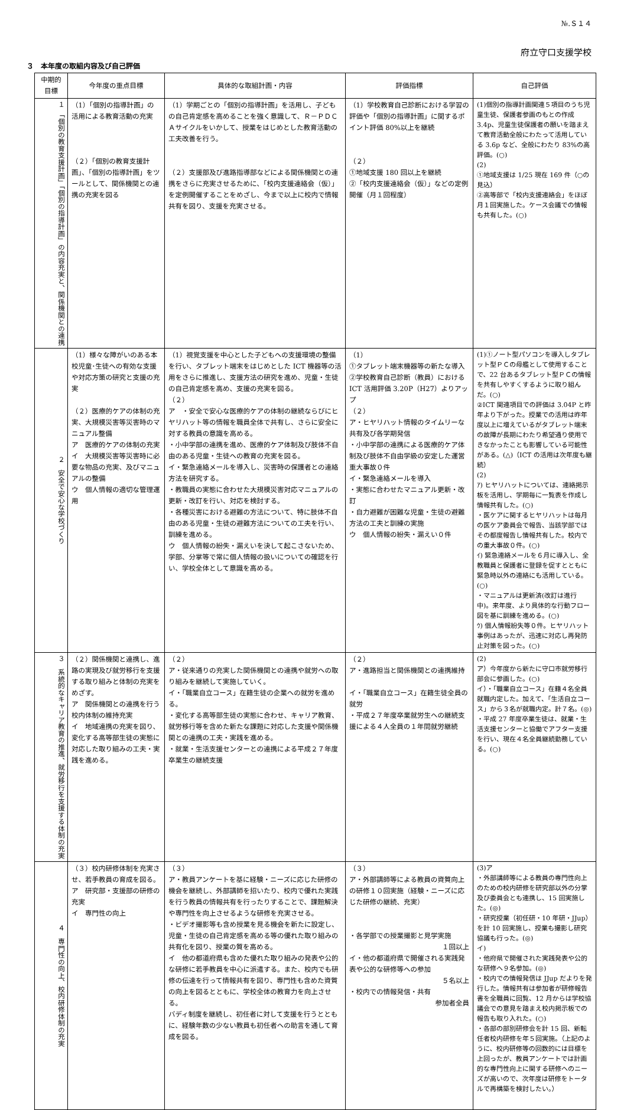№.Ｓ１４
府立守口支援学校
３　本年度の取組内容及び自己評価
| 中期的目標 | 今年度の重点目標 | 具体的な取組計画・内容 | 評価指標 | 自己評価 |
| --- | --- | --- | --- | --- |
| １ 「個別の教育支援計画」「個別の指導計画」の内容充実と、関係機関との連携 | （1）「個別の指導計画」の活用による教育活動の充実 （２）「個別の教育支援計画」、「個別の指導計画」をツールとして、関係機関との連携の充実を図る | （1）学期ごとの「個別の指導計画」を活用し、子どもの自己肯定感を高めることを強く意識して、Ｒ－ＰＤＣＡサイクルをいかして、授業をはじめとした教育活動の工夫改善を行う。 （２）支援部及び進路指導部などによる関係機関との連携をさらに充実させるために、「校内支援連絡会（仮）」を定例開催することをめざし、今まで以上に校内で情報共有を図り、支援を充実させる。 | （1）学校教育自己診断における学習の評価や「個別の指導計画」に関するポイント評価 80%以上を継続 （２） ①地域支援 180 回以上を継続 ②「校内支援連絡会（仮）」などの定例開催（月１回程度） | (1)個別の指導計画関連５項目のうち児童生徒、保護者参画のもとの作成 3.4p、児童生徒保護者の願いを踏まえて教育活動全般にわたって活用している 3.6p など、全般にわたり 83%の高評価。(○) (2) ①地域支援は 1/25 現在 169 件（○の見込） ②高等部で「校内支援連絡会」をほぼ月１回実施した。ケース会議での情報も共有した。(○) |
| ２ 安全で安心な学校づくり | （1）様々な障がいのある本校児童･生徒への有効な支援や対応方策の研究と支援の充実 （２）医療的ケアの体制の充実、大規模災害等災害時のマニュアル整備 ア 医療的ケアの体制の充実 イ 大規模災害等災害時に必要な物品の充実、及びマニュアルの整備 ウ 個人情報の適切な管理運用 | （1）視覚支援を中心とした子どもへの支援環境の整備を行い、タブレット端末をはじめとした ICT 機器等の活用をさらに推進し、支援方法の研究を進め、児童・生徒の自己肯定感を高め、支援の充実を図る。 （２） ア ・安全で安心な医療的ケアの体制の継続ならびにヒヤリハット等の情報を職員全体で共有し、さらに安全に対する教員の意識を高める。 ・小中学部の連携を進め、医療的ケア体制及び肢体不自由のある児童・生徒への教育の充実を図る。 イ・緊急連絡メールを導入し、災害時の保護者との連絡方法を研究する。 ・教職員の実態に合わせた大規模災害対応マニュアルの更新・改訂を行い、対応を検討する。 ・各種災害における避難の方法について、特に肢体不自由のある児童・生徒の避難方法についての工夫を行い、訓練を進める。 ウ 個人情報の紛失・漏えいを決して起こさないため、学部、分掌等で常に個人情報の扱いについての確認を行い、学校全体として意識を高める。 | （1） ①タブレット端末機器等の新たな導入 ②学校教育自己診断（教員）における ICT 活用評価 3.20P（H27）よりアップ （２） ア・ヒヤリハット情報のタイムリーな共有及び各学期発信 ・小中学部の連携による医療的ケア体制及び肢体不自由学級の安定した運営 重大事故０件 イ・緊急連絡メールを導入 ・実態に合わせたマニュアル更新・改訂 ・自力避難が困難な児童・生徒の避難方法の工夫と訓練の実施 ウ 個人情報の紛失・漏えい０件 | (1)①ノート型パソコンを導入しタブレット型ＰＣの母艦として使用することで、22 台あるタブレット型ＰＣの情報を共有しやすくするように取り組んだ。(○) ②ICT 関連項目での評価は 3.04P と昨年より下がった。授業での活用は昨年度以上に増えているがタブレット端末の故障が長期にわたり希望通り使用できなかったことも影響している可能性がある。(△)（ICT の活用は次年度も継続） (2) ｱ) ヒヤリハットについては、連絡掲示板を活用し、学期毎に一覧表を作成し情報共有した。(○) ・医ケアに関するヒヤリハットは毎月の医ケア委員会で報告、当該学部ではその都度報告し情報共有した。校内での重大事故０件。(○) ｲ) 緊急連絡メールを６月に導入し、全教職員と保護者に登録を促すとともに緊急時以外の連絡にも活用している。(○) ・マニュアルは更新済(改訂は進行中)。来年度、より具体的な行動フロー図を基に訓練を進める。(○) ｳ) 個人情報紛失等０件。ヒヤリハット事例はあったが、迅速に対応し再発防止対策を図った。(○) |
| ３ 系統的なキャリア教育の推進、就労移行を支援する体制の充実 | （２）関係機関と連携し、進路の実現及び就労移行を支援する取り組みと体制の充実をめざす。 ア 関係機関との連携を行う校内体制の維持充実 イ 地域連携の充実を図り、変化する高等部生徒の実態に対応した取り組みの工夫・実践を進める。 | （２） ア・従来通りの充実した関係機関との連携や就労への取り組みを継続して実施していく。 イ・「職業自立コース」在籍生徒の企業への就労を進める。 ・変化する高等部生徒の実態に合わせ、キャリア教育、就労移行等を含めた新たな課題に対応した支援や関係機関との連携の工夫・実践を進める。 ・就業・生活支援センターとの連携による平成２７年度卒業生の継続支援 | （２） ア・進路担当と関係機関との連携維持 イ・「職業自立コース」在籍生徒全員の就労 ・平成２７年度卒業就労生への継続支援による４人全員の１年間就労継続 | (2) ア）今年度から新たに守口市就労移行部会に参画した。(○) イ）・「職業自立コース」在籍４名全員就職内定した。加えて、「生活自立コース」から３名が就職内定。計７名。(◎) ・平成 27 年度卒業生徒は、就業・生活支援センターと協働でアフター支援を行い、現在４名全員継続勤務している。(○) |
| ４ 専門性の向上、校内研修体制の充実 | （３）校内研修体制を充実させ、若手教員の育成を図る。 ア 研究部・支援部の研修の充実 イ 専門性の向上 | （３） ア・教員アンケートを基に経験・ニーズに応じた研修の機会を継続し、外部講師を招いたり、校内で優れた実践を行う教員の情報共有を行ったりすることで、課題解決や専門性を向上させるような研修を充実させる。 ・ビデオ撮影等も含め授業を見る機会を新たに設定し、児童・生徒の自己肯定感を高める等の優れた取り組みの共有化を図り、授業の質を高める。 イ 他の都道府県も含めた優れた取り組みの発表や公的な研修に若手教員を中心に派遣する。また、校内でも研修の伝達を行って情報共有を図り、専門性も含めた資質の向上を図るとともに、学校全体の教育力を向上させる。 バディ制度を継続し、初任者に対して支援を行うとともに、経験年数の少ない教員も初任者への助言を通して育成を図る。 | （３） ア・外部講師等による教員の資質向上の研修１０回実施（経験・ニーズに応じた研修の継続、充実） ・各学部での授業撮影と見学実施 １回以上 イ・他の都道府県で開催される実践発表や公的な研修等への参加 ５名以上 ・校内での情報発信・共有 参加者全員 | (3)ア ・外部講師等による教員の専門性向上のための校内研修を研究部以外の分掌及び委員会とも連携し、15 回実施した。(◎) ・研究授業（初任研・10 年研・JJup）を計 10 回実施し、授業も撮影し研究協議も行った。(◎) イ) ・他府県で開催された実践発表や公的な研修へ９名参加。(◎) ・校内での情報発信は JJup だよりを発行した。情報共有は参加者が研修報告書を全職員に回覧、12 月からは学校協議会での意見を踏まえ校内掲示板での報告も取り入れた。(○) ・各部の部別研修会を計 15 回、新転任者校内研修を年５回実施。（上記のように、校内研修等の回数的には目標を上回ったが、教員アンケートでは計画的な専門性向上に関する研修へのニーズが高いので、次年度は研修をトータルで再構築を検討したい。） |